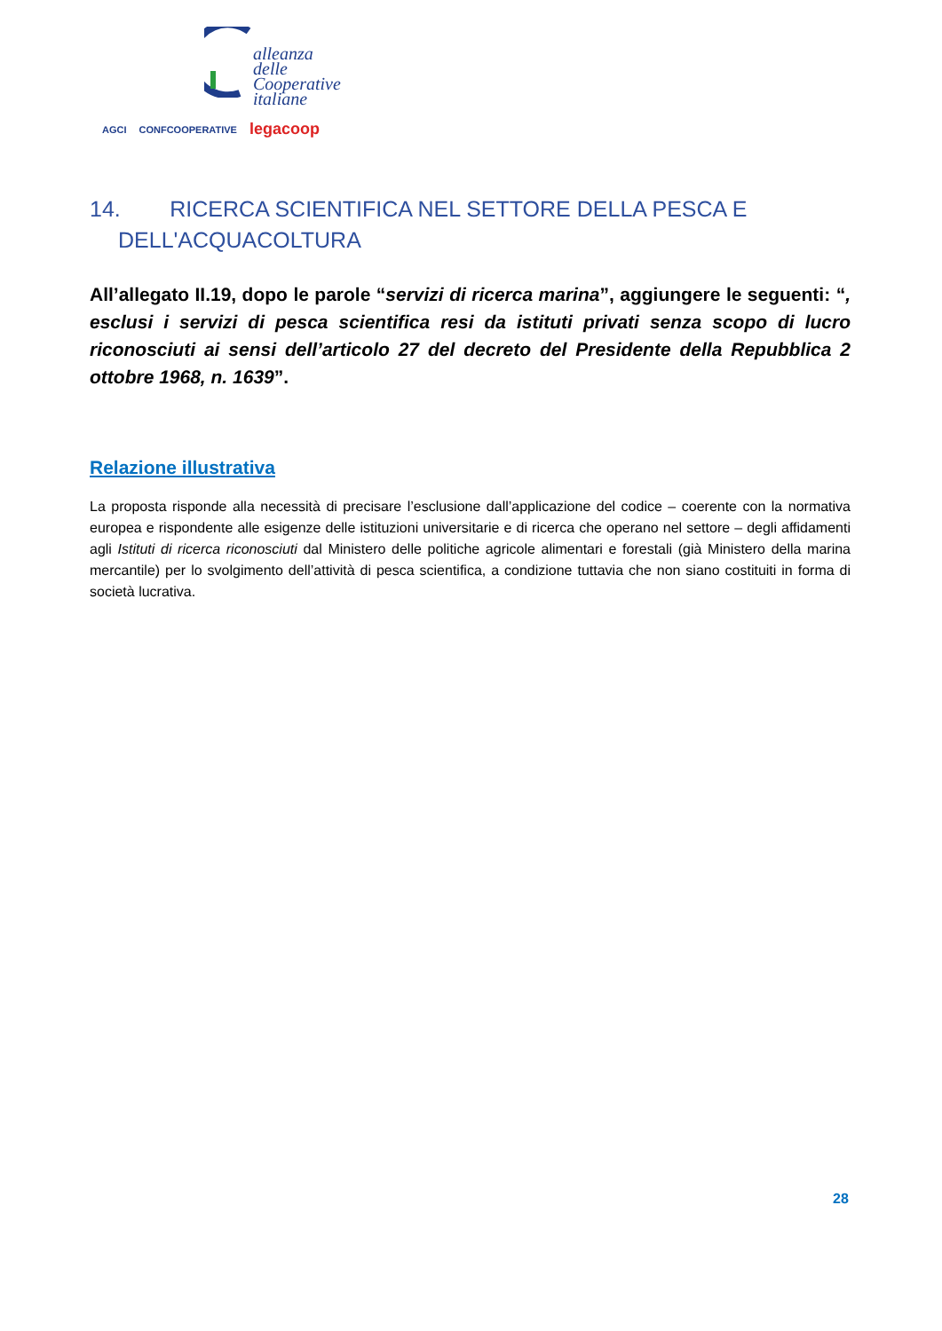alleanza delle
Cooperative
italiane
AGCI CONFCOOPERATIVE legacoop
14. RICERCA SCIENTIFICA NEL SETTORE DELLA PESCA E
DELL'ACQUACOLTURA
All’allegato II.19, dopo le parole “servizi di ricerca marina”, aggiungere le seguenti: “, esclusi i servizi di pesca scientifica resi da istituti privati senza scopo di lucro riconosciuti ai sensi dell’articolo 27 del decreto del Presidente della Repubblica 2 ottobre 1968, n. 1639”.
Relazione illustrativa
La proposta risponde alla necessità di precisare l’esclusione dall’applicazione del codice – coerente con la normativa europea e rispondente alle esigenze delle istituzioni universitarie e di ricerca che operano nel settore – degli affidamenti agli Istituti di ricerca riconosciuti dal Ministero delle politiche agricole alimentari e forestali (già Ministero della marina mercantile) per lo svolgimento dell’attività di pesca scientifica, a condizione tuttavia che non siano costituiti in forma di società lucrativa.
28